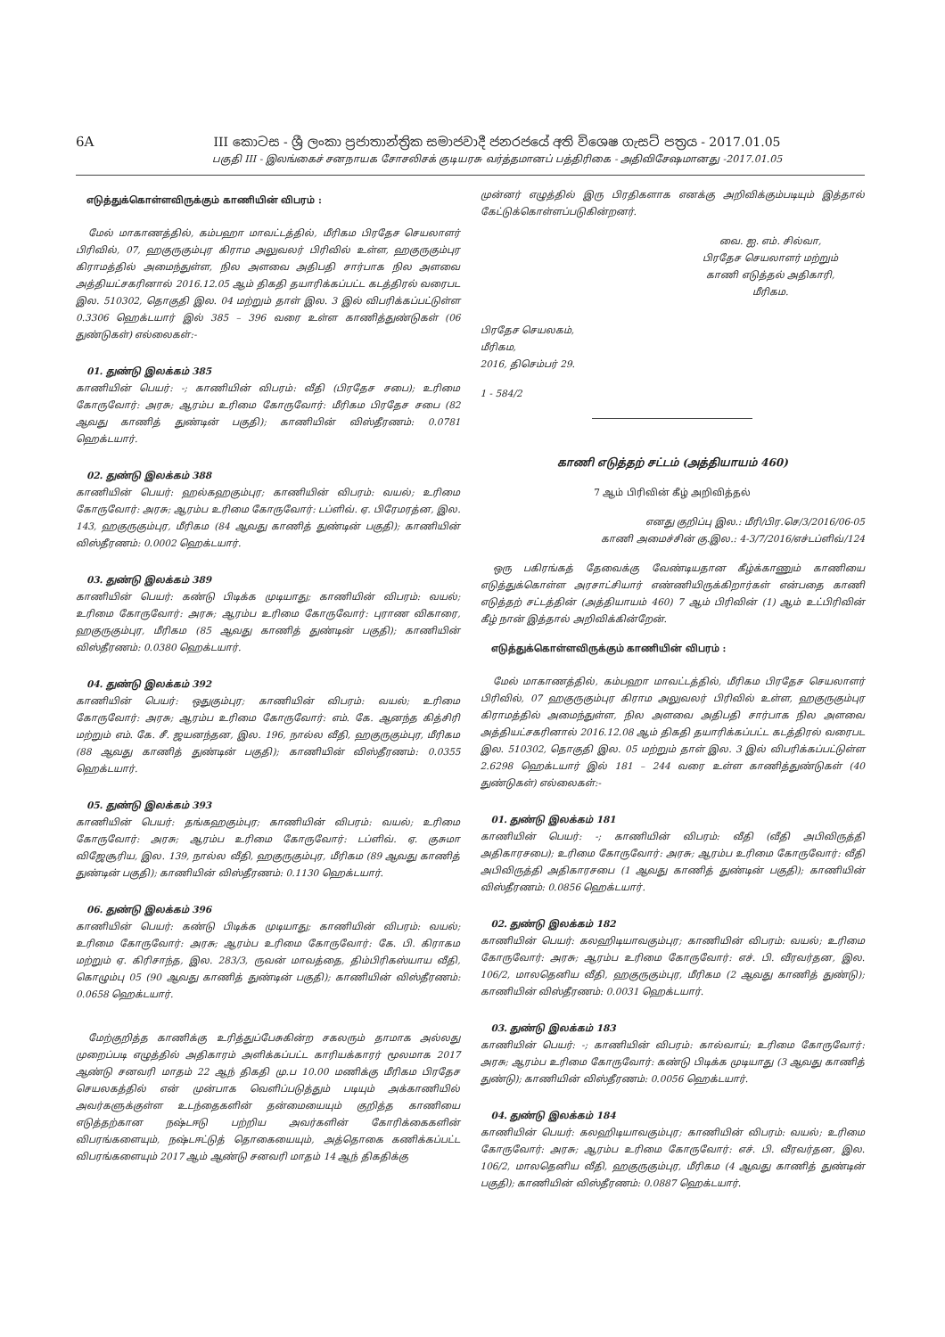6A III කොටස - ශ්‍රී ලංකා ප්‍රජාතාන්ත්‍රික සමාජවාදී ජනරජයේ අති විශෙෂ ගැසට් පත්‍රය - 2017.01.05
பகுதி III - இலங்கைச் சனநாயக சோசலிசக் குடியரசு வர்த்தமானப் பத்திரிகை - அதிவிசேஷமானது -2017.01.05
எடுத்துக்கொள்ளவிருக்கும் காணியின் விபரம் :
மேல் மாகாணத்தில், கம்பஹா மாவட்டத்தில், மீரிகம பிரதேச செயலாளர் பிரிவில், 07, ஹகுருகும்புர கிராம அலுவலர் பிரிவில் உள்ள, ஹகுருகும்புர கிராமத்தில் அமைந்துள்ள, நில அளவை அதிபதி சார்பாக நில அளவை அத்தியட்சகரினால் 2016.12.05 ஆம் திகதி தயாரிக்கப்பட்ட கடத்திரல் வரைபட இல. 510302, தொகுதி இல. 04 மற்றும் தாள் இல. 3 இல் விபரிக்கப்பட்டுள்ள 0.3306 ஹெக்டயார் இல் 385 – 396 வரை உள்ள காணித்துண்டுகள் (06 துண்டுகள்) எல்லைகள்:-
01. துண்டு இலக்கம் 385
காணியின் பெயர்: -; காணியின் விபரம்: வீதி (பிரதேச சபை); உரிமை கோருவோர்: அரசு; ஆரம்ப உரிமை கோருவோர்: மீரிகம பிரதேச சபை (82 ஆவது காணித் துண்டின் பகுதி); காணியின் விஸ்தீரணம்: 0.0781 ஹெக்டயார்.
02. துண்டு இலக்கம் 388
காணியின் பெயர்: ஹல்கஹகும்புர; காணியின் விபரம்: வயல்; உரிமை கோருவோர்: அரசு; ஆரம்ப உரிமை கோருவோர்: டப்ளிவ். ஏ. பிரேமரத்ன, இல. 143, ஹகுருகும்புர, மீரிகம (84 ஆவது காணித் துண்டின் பகுதி); காணியின் விஸ்தீரணம்: 0.0002 ஹெக்டயார்.
03. துண்டு இலக்கம் 389
காணியின் பெயர்: கண்டு பிடிக்க முடியாது; காணியின் விபரம்: வயல்; உரிமை கோருவோர்: அரசு; ஆரம்ப உரிமை கோருவோர்: புராண விகாரை, ஹகுருகும்புர, மீரிகம (85 ஆவது காணித் துண்டின் பகுதி); காணியின் விஸ்தீரணம்: 0.0380 ஹெக்டயார்.
04. துண்டு இலக்கம் 392
காணியின் பெயர்: ஒதுகும்புர; காணியின் விபரம்: வயல்; உரிமை கோருவோர்: அரசு; ஆரம்ப உரிமை கோருவோர்: எம். கே. ஆனந்த கித்சிரி மற்றும் எம். கே. சீ. ஜயனந்தன, இல. 196, நால்ல வீதி, ஹகுருகும்புர, மீரிகம (88 ஆவது காணித் துண்டின் பகுதி); காணியின் விஸ்தீரணம்: 0.0355 ஹெக்டயார்.
05. துண்டு இலக்கம் 393
காணியின் பெயர்: தங்கஹகும்புர; காணியின் விபரம்: வயல்; உரிமை கோருவோர்: அரசு; ஆரம்ப உரிமை கோருவோர்: டப்ளிவ். ஏ. குசுமா விஜேசூரிய, இல. 139, நால்ல வீதி, ஹகுருகும்புர, மீரிகம (89 ஆவது காணித் துண்டின் பகுதி); காணியின் விஸ்தீரணம்: 0.1130 ஹெக்டயார்.
06. துண்டு இலக்கம் 396
காணியின் பெயர்: கண்டு பிடிக்க முடியாது; காணியின் விபரம்: வயல்; உரிமை கோருவோர்: அரசு; ஆரம்ப உரிமை கோருவோர்: கே. பி. கிராகம மற்றும் ஏ. கிரிசாந்த, இல. 283/3, ருவன் மாவத்தை, திம்பிரிகஸ்யாய வீதி, கொழும்பு 05 (90 ஆவது காணித் துண்டின் பகுதி); காணியின் விஸ்தீரணம்: 0.0658 ஹெக்டயார்.
மேற்குறித்த காணிக்கு உரித்துப்பேசுகின்ற சகலரும் தாமாக அல்லது முறைப்படி எழுத்தில் அதிகாரம் அளிக்கப்பட்ட காரியக்காரர் மூலமாக 2017 ஆண்டு சனவரி மாதம் 22 ஆந் திகதி மு.ப 10.00 மணிக்கு மீரிகம பிரதேச செயலகத்தில் என் முன்பாக வெளிப்படுத்தும் படியும் அக்காணியில் அவர்களுக்குள்ள உடந்தைகளின் தன்மையையும் குறித்த காணியை எடுத்தற்கான நஷ்டஈடு பற்றிய அவர்களின் கோரிக்கைகளின் விபரங்களையும், நஷ்டஈட்டுத் தொகையையும், அத்தொகை கணிக்கப்பட்ட விபரங்களையும் 2017 ஆம் ஆண்டு சனவரி மாதம் 14 ஆந் திகதிக்கு
முன்னர் எழுத்தில் இரு பிரதிகளாக எனக்கு அறிவிக்கும்படியும் இத்தால் கேட்டுக்கொள்ளப்படுகின்றனர்.
வை. ஐ. எம். சில்வா,
பிரதேச செயலாளர் மற்றும்
காணி எடுத்தல் அதிகாரி,
மீரிகம.
பிரதேச செயலகம்,
மீரிகம,
2016, திசெம்பர் 29.
1 - 584/2
காணி எடுத்தற் சட்டம் (அத்தியாயம் 460)
7 ஆம் பிரிவின் கீழ் அறிவித்தல்
எனது குறிப்பு இல.: மீரி/பிர.செ/3/2016/06-05
காணி அமைச்சின் கு.இல.: 4-3/7/2016/எச்டப்ளிவ்/124
ஒரு பகிரங்கத் தேவைக்கு வேண்டியதான கீழ்க்காணும் காணியை எடுத்துக்கொள்ள அரசாட்சியார் எண்ணியிருக்கிறார்கள் என்பதை காணி எடுத்தற் சட்டத்தின் (அத்தியாயம் 460) 7 ஆம் பிரிவின் (1) ஆம் உட்பிரிவின் கீழ் நான் இத்தால் அறிவிக்கின்றேன்.
எடுத்துக்கொள்ளவிருக்கும் காணியின் விபரம் :
மேல் மாகாணத்தில், கம்பஹா மாவட்டத்தில், மீரிகம பிரதேச செயலாளர் பிரிவில், 07 ஹகுருகும்புர கிராம அலுவலர் பிரிவில் உள்ள, ஹகுருகும்புர கிராமத்தில் அமைந்துள்ள, நில அளவை அதிபதி சார்பாக நில அளவை அத்தியட்சகரினால் 2016.12.08 ஆம் திகதி தயாரிக்கப்பட்ட கடத்திரல் வரைபட இல. 510302, தொகுதி இல. 05 மற்றும் தாள் இல. 3 இல் விபரிக்கப்பட்டுள்ள 2.6298 ஹெக்டயார் இல் 181 – 244 வரை உள்ள காணித்துண்டுகள் (40 துண்டுகள்) எல்லைகள்:-
01. துண்டு இலக்கம் 181
காணியின் பெயர்: -; காணியின் விபரம்: வீதி (வீதி அபிவிருத்தி அதிகாரசபை); உரிமை கோருவோர்: அரசு; ஆரம்ப உரிமை கோருவோர்: வீதி அபிவிருத்தி அதிகாரசபை (1 ஆவது காணித் துண்டின் பகுதி); காணியின் விஸ்தீரணம்: 0.0856 ஹெக்டயார்.
02. துண்டு இலக்கம் 182
காணியின் பெயர்: கலஹிடியாவகும்புர; காணியின் விபரம்: வயல்; உரிமை கோருவோர்: அரசு; ஆரம்ப உரிமை கோருவோர்: எச். பி. வீரவர்தன, இல. 106/2, மாலதெனிய வீதி, ஹகுருகும்புர, மீரிகம (2 ஆவது காணித் துண்டு); காணியின் விஸ்தீரணம்: 0.0031 ஹெக்டயார்.
03. துண்டு இலக்கம் 183
காணியின் பெயர்: -; காணியின் விபரம்: கால்வாய்; உரிமை கோருவோர்: அரசு; ஆரம்ப உரிமை கோருவோர்: கண்டு பிடிக்க முடியாது (3 ஆவது காணித் துண்டு); காணியின் விஸ்தீரணம்: 0.0056 ஹெக்டயார்.
04. துண்டு இலக்கம் 184
காணியின் பெயர்: கலஹிடியாவகும்புர; காணியின் விபரம்: வயல்; உரிமை கோருவோர்: அரசு; ஆரம்ப உரிமை கோருவோர்: எச். பி. வீரவர்தன, இல. 106/2, மாலதெனிய வீதி, ஹகுருகும்புர, மீரிகம (4 ஆவது காணித் துண்டின் பகுதி); காணியின் விஸ்தீரணம்: 0.0887 ஹெக்டயார்.